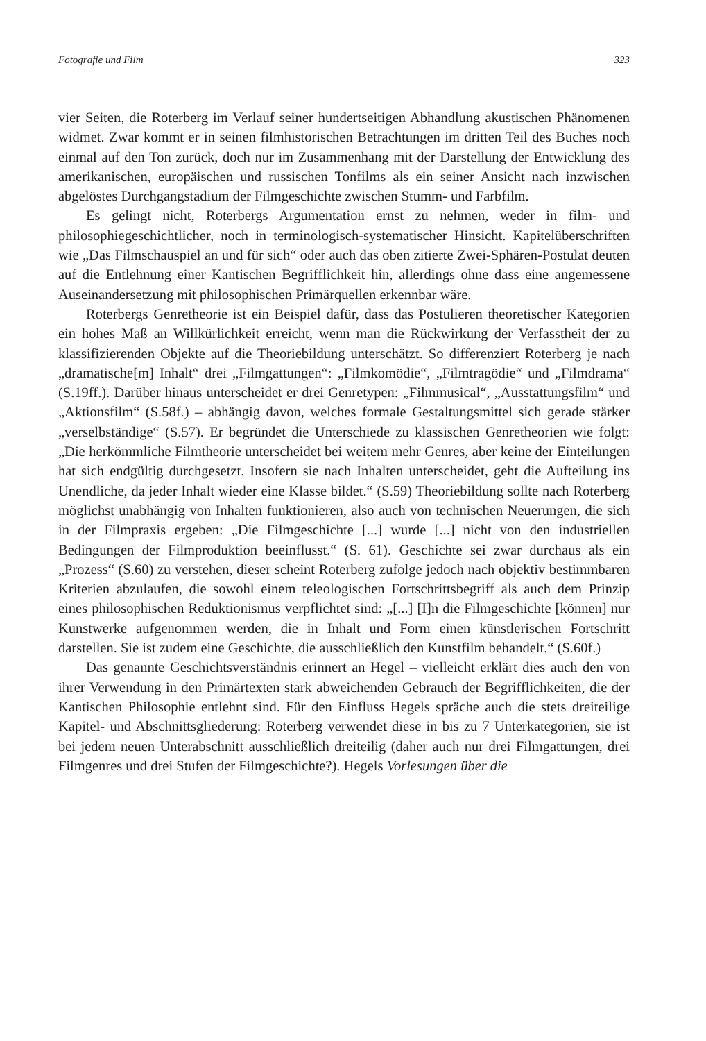Fotografie und Film 323
vier Seiten, die Roterberg im Verlauf seiner hundertseitigen Abhandlung akustischen Phänomenen widmet. Zwar kommt er in seinen filmhistorischen Betrachtungen im dritten Teil des Buches noch einmal auf den Ton zurück, doch nur im Zusammenhang mit der Darstellung der Entwicklung des amerikanischen, europäischen und russischen Tonfilms als ein seiner Ansicht nach inzwischen abgelöstes Durchgangstadium der Filmgeschichte zwischen Stumm- und Farbfilm.
Es gelingt nicht, Roterbergs Argumentation ernst zu nehmen, weder in film- und philosophiegeschichtlicher, noch in terminologisch-systematischer Hinsicht. Kapitelüberschriften wie „Das Filmschauspiel an und für sich“ oder auch das oben zitierte Zwei-Sphären-Postulat deuten auf die Entlehnung einer Kantischen Begrifflichkeit hin, allerdings ohne dass eine angemessene Auseinandersetzung mit philosophischen Primärquellen erkennbar wäre.
Roterbergs Genretheorie ist ein Beispiel dafür, dass das Postulieren theoretischer Kategorien ein hohes Maß an Willkürlichkeit erreicht, wenn man die Rückwirkung der Verfasstheit der zu klassifizierenden Objekte auf die Theoriebildung unterschätzt. So differenziert Roterberg je nach „dramatische[m] Inhalt“ drei „Filmgattungen“: „Filmkomödie“, „Filmtragödie“ und „Filmdrama“ (S.19ff.). Darüber hinaus unterscheidet er drei Genretypen: „Filmmusical“, „Ausstattungsfilm“ und „Aktionsfilm“ (S.58f.) – abhängig davon, welches formale Gestaltungsmittel sich gerade stärker „verselbständige“ (S.57). Er begründet die Unterschiede zu klassischen Genretheorien wie folgt: „Die herkömmliche Filmtheorie unterscheidet bei weitem mehr Genres, aber keine der Einteilungen hat sich endgültig durchgesetzt. Insofern sie nach Inhalten unterscheidet, geht die Aufteilung ins Unendliche, da jeder Inhalt wieder eine Klasse bildet.“ (S.59) Theoriebildung sollte nach Roterberg möglichst unabhängig von Inhalten funktionieren, also auch von technischen Neuerungen, die sich in der Filmpraxis ergeben: „Die Filmgeschichte [...] wurde [...] nicht von den industriellen Bedingungen der Filmproduktion beeinflusst.“ (S. 61). Geschichte sei zwar durchaus als ein „Prozess“ (S.60) zu verstehen, dieser scheint Roterberg zufolge jedoch nach objektiv bestimmbaren Kriterien abzulaufen, die sowohl einem teleologischen Fortschrittsbegriff als auch dem Prinzip eines philosophischen Reduktionismus verpflichtet sind: „[...] [I]n die Filmgeschichte [können] nur Kunstwerke aufgenommen werden, die in Inhalt und Form einen künstlerischen Fortschritt darstellen. Sie ist zudem eine Geschichte, die ausschließlich den Kunstfilm behandelt.“ (S.60f.)
Das genannte Geschichtsverständnis erinnert an Hegel – vielleicht erklärt dies auch den von ihrer Verwendung in den Primärtexten stark abweichenden Gebrauch der Begrifflichkeiten, die der Kantischen Philosophie entlehnt sind. Für den Einfluss Hegels spräche auch die stets dreiteilige Kapitel- und Abschnittsgliederung: Roterberg verwendet diese in bis zu 7 Unterkategorien, sie ist bei jedem neuen Unterabschnitt ausschließlich dreiteilig (daher auch nur drei Filmgattungen, drei Filmgenres und drei Stufen der Filmgeschichte?). Hegels Vorlesungen über die